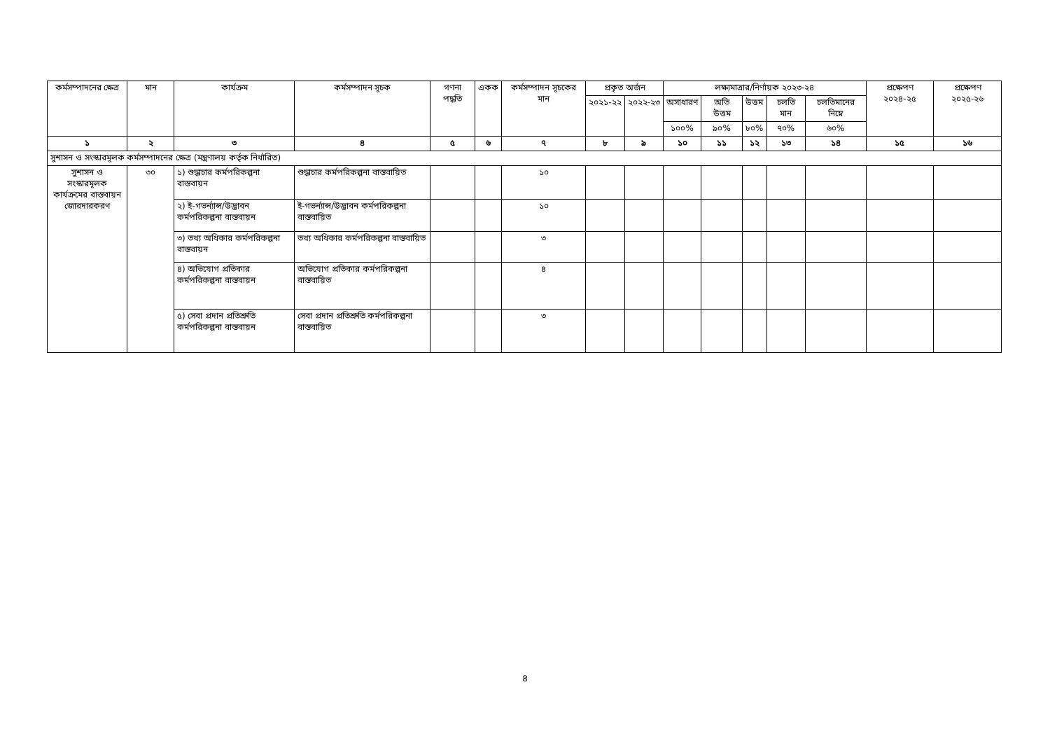| কর্মসম্পাদনের ক্ষেত্র | মান | কার্যক্রম | কর্মসম্পাদন সূচক | গণনা পদ্ধতি | একক | কর্মসম্পাদন সূচকের মান | প্রকৃত অর্জন | | লক্ষ্যমাত্রার/নির্ণায়ক ২০২৩-২৪ | | | | | প্রক্ষেপণ ২০২৪-২৫ | প্রক্ষেপণ ২০২৫-২৬ |
| --- | --- | --- | --- | --- | --- | --- | --- | --- | --- | --- | --- | --- | --- | --- | --- |
| | | | | | | | ২০২১-২২ | ২০২২-২৩ | অসাধারণ | অতি উত্তম | উত্তম | চলতি মান | চলতিমানের নিম্নে | | |
| | | | | | | | | | ১০০% | ৯০% | ৮০% | ৭০% | ৬০% | | |
| ১ | ২ | ৩ | ৪ | ৫ | ৬ | ৭ | ৮ | ৯ | ১০ | ১১ | ১২ | ১৩ | ১৪ | ১৫ | ১৬ |
| সুশাসন ও সংস্কারমূলক কর্মসম্পাদনের ক্ষেত্র (মন্ত্রণালয় কর্তৃক নির্ধারিত) | | | | | | | | | | | | | | | |
| সুশাসন ও সংস্কারমূলক কার্যক্রমের বাস্তবায়ন জোরদারকরণ | ৩০ | ১) শুদ্ধাচার কর্মপরিকল্পনা বাস্তবায়ন | শুদ্ধাচার কর্মপরিকল্পনা বাস্তবায়িত | | | ১০ | | | | | | | | | |
| | | ২) ই-গভর্ন্যান্স/উদ্ভাবন কর্মপরিকল্পনা বাস্তবায়ন | ই-গভর্ন্যান্স/উদ্ভাবন কর্মপরিকল্পনা বাস্তবায়িত | | | ১০ | | | | | | | | | |
| | | ৩) তথ্য অধিকার কর্মপরিকল্পনা বাস্তবায়ন | তথ্য অধিকার কর্মপরিকল্পনা বাস্তবায়িত | | | ৩ | | | | | | | | | |
| | | ৪) অভিযোগ প্রতিকার কর্মপরিকল্পনা বাস্তবায়ন | অভিযোগ প্রতিকার কর্মপরিকল্পনা বাস্তবায়িত | | | ৪ | | | | | | | | | |
| | | ৫) সেবা প্রদান প্রতিশ্রুতি কর্মপরিকল্পনা বাস্তবায়ন | সেবা প্রদান প্রতিশ্রুতি কর্মপরিকল্পনা বাস্তবায়িত | | | ৩ | | | | | | | | | |
৪